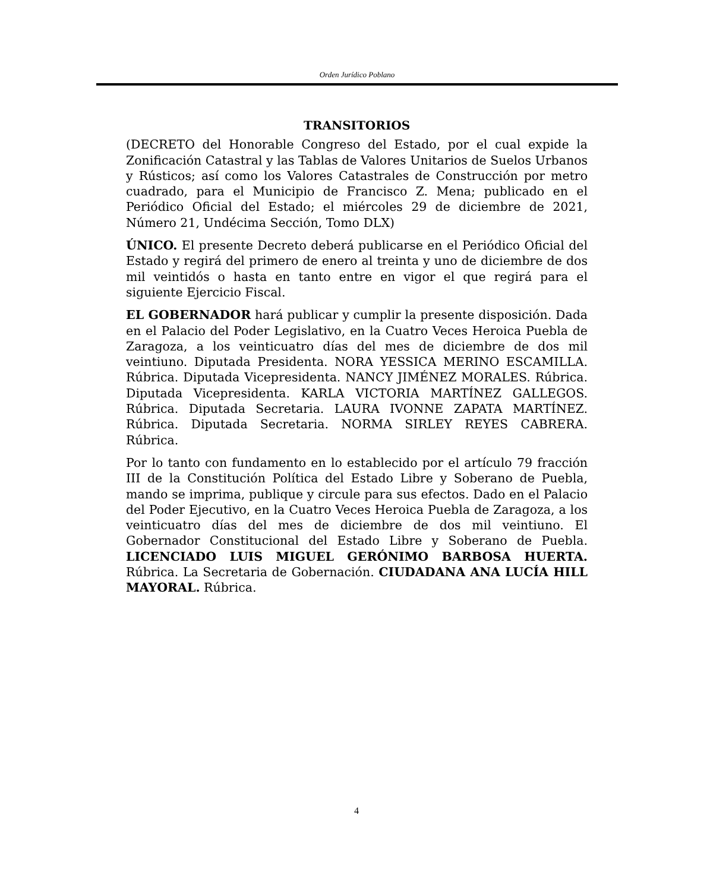Orden Jurídico Poblano
TRANSITORIOS
(DECRETO del Honorable Congreso del Estado, por el cual expide la Zonificación Catastral y las Tablas de Valores Unitarios de Suelos Urbanos y Rústicos; así como los Valores Catastrales de Construcción por metro cuadrado, para el Municipio de Francisco Z. Mena; publicado en el Periódico Oficial del Estado; el miércoles 29 de diciembre de 2021, Número 21, Undécima Sección, Tomo DLX)
ÚNICO. El presente Decreto deberá publicarse en el Periódico Oficial del Estado y regirá del primero de enero al treinta y uno de diciembre de dos mil veintidós o hasta en tanto entre en vigor el que regirá para el siguiente Ejercicio Fiscal.
EL GOBERNADOR hará publicar y cumplir la presente disposición. Dada en el Palacio del Poder Legislativo, en la Cuatro Veces Heroica Puebla de Zaragoza, a los veinticuatro días del mes de diciembre de dos mil veintiuno. Diputada Presidenta. NORA YESSICA MERINO ESCAMILLA. Rúbrica. Diputada Vicepresidenta. NANCY JIMÉNEZ MORALES. Rúbrica. Diputada Vicepresidenta. KARLA VICTORIA MARTÍNEZ GALLEGOS. Rúbrica. Diputada Secretaria. LAURA IVONNE ZAPATA MARTÍNEZ. Rúbrica. Diputada Secretaria. NORMA SIRLEY REYES CABRERA. Rúbrica.
Por lo tanto con fundamento en lo establecido por el artículo 79 fracción III de la Constitución Política del Estado Libre y Soberano de Puebla, mando se imprima, publique y circule para sus efectos. Dado en el Palacio del Poder Ejecutivo, en la Cuatro Veces Heroica Puebla de Zaragoza, a los veinticuatro días del mes de diciembre de dos mil veintiuno. El Gobernador Constitucional del Estado Libre y Soberano de Puebla. LICENCIADO LUIS MIGUEL GERÓNIMO BARBOSA HUERTA. Rúbrica. La Secretaria de Gobernación. CIUDADANA ANA LUCÍA HILL MAYORAL. Rúbrica.
4